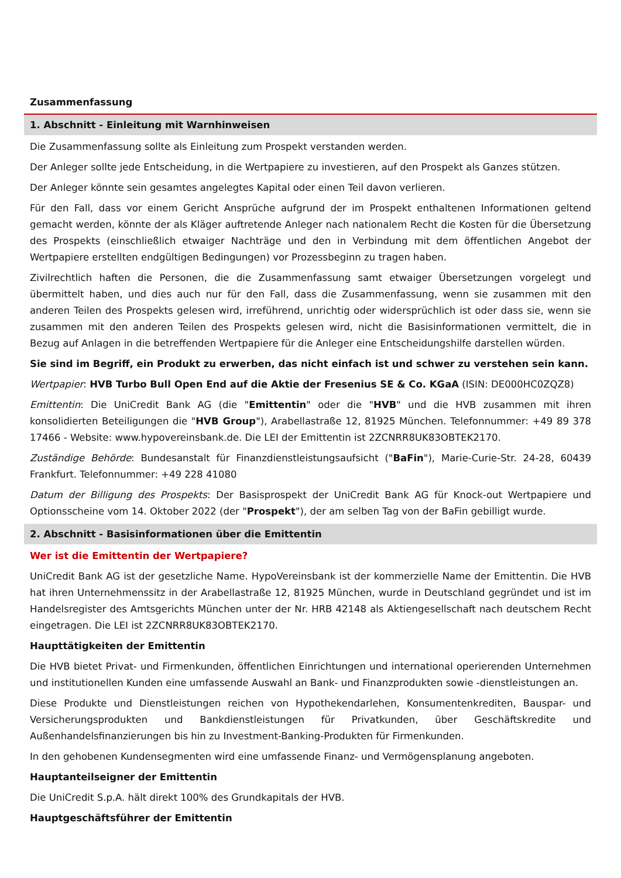Zusammenfassung
1. Abschnitt - Einleitung mit Warnhinweisen
Die Zusammenfassung sollte als Einleitung zum Prospekt verstanden werden.
Der Anleger sollte jede Entscheidung, in die Wertpapiere zu investieren, auf den Prospekt als Ganzes stützen.
Der Anleger könnte sein gesamtes angelegtes Kapital oder einen Teil davon verlieren.
Für den Fall, dass vor einem Gericht Ansprüche aufgrund der im Prospekt enthaltenen Informationen geltend gemacht werden, könnte der als Kläger auftretende Anleger nach nationalem Recht die Kosten für die Übersetzung des Prospekts (einschließlich etwaiger Nachträge und den in Verbindung mit dem öffentlichen Angebot der Wertpapiere erstellten endgültigen Bedingungen) vor Prozessbeginn zu tragen haben.
Zivilrechtlich haften die Personen, die die Zusammenfassung samt etwaiger Übersetzungen vorgelegt und übermittelt haben, und dies auch nur für den Fall, dass die Zusammenfassung, wenn sie zusammen mit den anderen Teilen des Prospekts gelesen wird, irreführend, unrichtig oder widersprüchlich ist oder dass sie, wenn sie zusammen mit den anderen Teilen des Prospekts gelesen wird, nicht die Basisinformationen vermittelt, die in Bezug auf Anlagen in die betreffenden Wertpapiere für die Anleger eine Entscheidungshilfe darstellen würden.
Sie sind im Begriff, ein Produkt zu erwerben, das nicht einfach ist und schwer zu verstehen sein kann.
Wertpapier: HVB Turbo Bull Open End auf die Aktie der Fresenius SE & Co. KGaA (ISIN: DE000HC0ZQZ8)
Emittentin: Die UniCredit Bank AG (die "Emittentin" oder die "HVB" und die HVB zusammen mit ihren konsolidierten Beteiligungen die "HVB Group"), Arabellastraße 12, 81925 München. Telefonnummer: +49 89 378 17466 - Website: www.hypovereinsbank.de. Die LEI der Emittentin ist 2ZCNRR8UK83OBTEK2170.
Zuständige Behörde: Bundesanstalt für Finanzdienstleistungsaufsicht ("BaFin"), Marie-Curie-Str. 24-28, 60439 Frankfurt. Telefonnummer: +49 228 41080
Datum der Billigung des Prospekts: Der Basisprospekt der UniCredit Bank AG für Knock-out Wertpapiere und Optionsscheine vom 14. Oktober 2022 (der "Prospekt"), der am selben Tag von der BaFin gebilligt wurde.
2. Abschnitt - Basisinformationen über die Emittentin
Wer ist die Emittentin der Wertpapiere?
UniCredit Bank AG ist der gesetzliche Name. HypoVereinsbank ist der kommerzielle Name der Emittentin. Die HVB hat ihren Unternehmenssitz in der Arabellastraße 12, 81925 München, wurde in Deutschland gegründet und ist im Handelsregister des Amtsgerichts München unter der Nr. HRB 42148 als Aktiengesellschaft nach deutschem Recht eingetragen. Die LEI ist 2ZCNRR8UK83OBTEK2170.
Haupttätigkeiten der Emittentin
Die HVB bietet Privat- und Firmenkunden, öffentlichen Einrichtungen und international operierenden Unternehmen und institutionellen Kunden eine umfassende Auswahl an Bank- und Finanzprodukten sowie -dienstleistungen an.
Diese Produkte und Dienstleistungen reichen von Hypothekendarlehen, Konsumentenkrediten, Bauspar- und Versicherungsprodukten und Bankdienstleistungen für Privatkunden, über Geschäftskredite und Außenhandelsfinanzierungen bis hin zu Investment-Banking-Produkten für Firmenkunden.
In den gehobenen Kundensegmenten wird eine umfassende Finanz- und Vermögensplanung angeboten.
Hauptanteilseigner der Emittentin
Die UniCredit S.p.A. hält direkt 100% des Grundkapitals der HVB.
Hauptgeschäftsführer der Emittentin